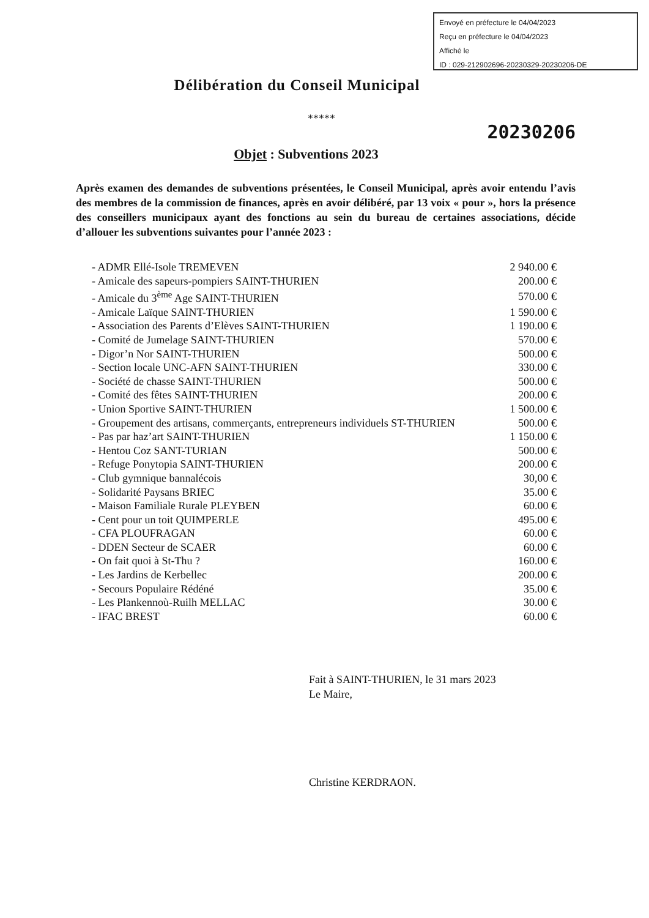Envoyé en préfecture le 04/04/2023
Reçu en préfecture le 04/04/2023
Affiché le
ID : 029-212902696-20230329-20230206-DE
Délibération du Conseil Municipal
*****
20230206
Objet : Subventions 2023
Après examen des demandes de subventions présentées, le Conseil Municipal, après avoir entendu l’avis des membres de la commission de finances, après en avoir délibéré, par 13 voix « pour », hors la présence des conseillers municipaux ayant des fonctions au sein du bureau de certaines associations, décide d’allouer les subventions suivantes pour l’année 2023 :
| - ADMR Ellé-Isole TREMEVEN | 2 940.00 € |
| - Amicale des sapeurs-pompiers SAINT-THURIEN | 200.00 € |
| - Amicale du 3<sup>ème</sup> Age SAINT-THURIEN | 570.00 € |
| - Amicale Laïque SAINT-THURIEN | 1 590.00 € |
| - Association des Parents d’Elèves SAINT-THURIEN | 1 190.00 € |
| - Comité de Jumelage SAINT-THURIEN | 570.00 € |
| - Digor’n Nor SAINT-THURIEN | 500.00 € |
| - Section locale UNC-AFN SAINT-THURIEN | 330.00 € |
| - Société de chasse SAINT-THURIEN | 500.00 € |
| - Comité des fêtes SAINT-THURIEN | 200.00 € |
| - Union Sportive SAINT-THURIEN | 1 500.00 € |
| - Groupement des artisans, commerçants, entrepreneurs individuels ST-THURIEN | 500.00 € |
| - Pas par haz’art SAINT-THURIEN | 1 150.00 € |
| - Hentou Coz SANT-TURIAN | 500.00 € |
| - Refuge Ponytopia SAINT-THURIEN | 200.00 € |
| - Club gymnique bannalécois | 30,00 € |
| - Solidarité Paysans BRIEC | 35.00 € |
| - Maison Familiale Rurale PLEYBEN | 60.00 € |
| - Cent pour un toit QUIMPERLE | 495.00 € |
| - CFA PLOUFRAGAN | 60.00 € |
| - DDEN Secteur de SCAER | 60.00 € |
| - On fait quoi à St-Thu ? | 160.00 € |
| - Les Jardins de Kerbellec | 200.00 € |
| - Secours Populaire Rédéné | 35.00 € |
| - Les Plankennoù-Ruilh MELLAC | 30.00 € |
| - IFAC BREST | 60.00 € |
Fait à SAINT-THURIEN, le 31 mars 2023
Le Maire,
Christine KERDRAON.